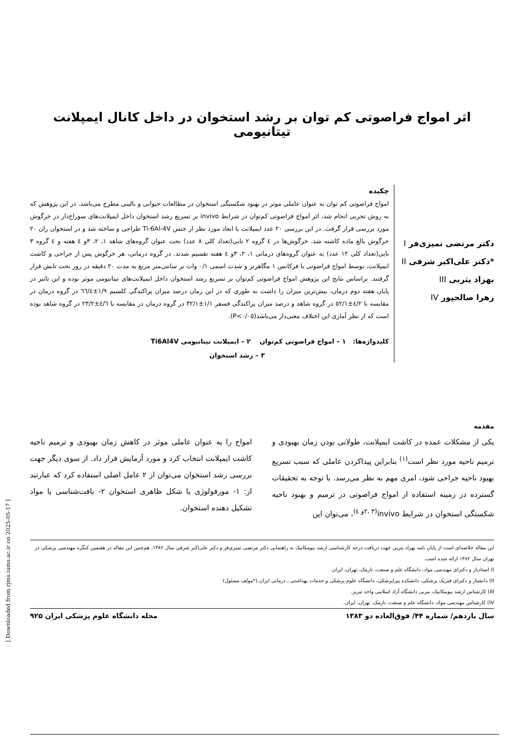اثر امواج فراصوتی کم توان بر رشد استخوان در داخل کانال ایمپلانت تیتانیومی
دکتر مرتضی تمیزی‌فر I
*دکتر علی‌اکبر شرفی II
بهزاد یثربی III
زهرا صالحپور IV
چکیده
امواج فراصوتی کم توان به عنوان عاملی موثر در بهبود شکستگی استخوان در مطالعات حیوانی و بالینی مطرح می‌باشد. در این پژوهش که به روش تجربی انجام شد، اثر امواج فراصوتی کم‌توان در شرایط invivo بر تسریع رشد استخوان داخل ایمپلانت‌های سوراخ‌دار در خرگوش مورد بررسی قرار گرفت. در این بررسی ۲۰ عدد ایمپلانت با ابعاد مورد نظر از جنس Ti-6Al-4V طراحی و ساخته شد و در استخوان ران ۲۰ خرگوش بالغ ماده کاشته شد. خرگوش‌ها در ٤ گروه ۲ تایی(تعداد کلی ۸ عدد) تحت عنوان گروه‌های شاهد ۱، ۲، ۳و ٤ هفته و ٤ گروه ۳ تایی(تعداد کلی ۱۲ عدد) به عنوان گروه‌های درمانی ۱، ۲، ۳و ٤ هفته تقسیم شدند. در گروه درمانی، هر خرگوش پس از جراحی و کاشت ایمپلانت، توسط امواج فراصوتی با فرکانس ۱ مگاهرتز و شدت اسمی ۰/۱ وات بر سانتی‌متر مربع به مدت ۲۰ دقیقه در روز تحت تابش قرار گرفتند. براساس نتایج این پژوهش امواج فراصوتی کم‌توان بر تسریع رشد استخوان داخل ایمپلانت‌های تیتانیومی موثر بوده و این تاثیر در پایان هفته دوم درمان، بیش‌ترین میزان را داشت به طوری که در این زمان درصد میزان پراکندگی کلسیم ۱/۹±٦٦/٤ در گروه درمان در مقایسه با ٤/۲±٥٢/۱ در گروه شاهد و درصد میزان پراکندگی فسفر ۱/۱±۳۲/۱ در گروه درمان در مقایسه با ٤/٦±۲۳/۲ در گروه شاهد بوده است که از نظر آماری این اختلاف معنی‌دار می‌باشد(P<۰/۰٥).
کلیدواژه‌ها: ۱ – امواج فراصوتی کم‌توان ۲ – ایمپلانت تیتانیومی Ti6Al4V
۳ – رشد استخوان
مقدمه
یکی از مشکلات عمده در کاشت ایمپلانت، طولانی بودن زمان بهبودی و ترمیم ناحیه مورد نظر است<sup>(۱)</sup> بنابراین پیداکردن عاملی که سبب تسریع بهبود ناحیه جراحی شود، امری مهم به نظر می‌رسد. با توجه به تحقیقات گسترده در زمینه استفاده از امواج فراصوتی در ترمیم و بهبود ناحیه شکستگی استخوان در شرایط invivo<sup>(۲، ۳و ٤)</sup>، می‌توان این
امواج را به عنوان عاملی موثر در کاهش زمان بهبودی و ترمیم ناحیه کاشت ایمپلانت انتخاب کرد و مورد آزمایش قرار داد. از سوی دیگر جهت بررسی رشد استخوان می‌توان از ۲ عامل اصلی استفاده کرد که عبارتند از: ۱- مورفولوژی یا شکل ظاهری استخوان ۲- بافت‌شناسی یا مواد تشکیل دهنده استخوان.
این مقاله خلاصه‌ای است از پایان نامه بهزاد یثربی جهت دریافت درجه کارشناسی ارشد بیومکانیک به راهنمایی دکتر مرتضی تمیزی‌فر و دکتر علی‌اکبر شرفی سال ۱۳۸۲. هم‌چنین این مقاله در هفتمین کنگره مهندسی پزشکی در تهران سال ۱۳۸۲ ارائه شده است.
I) استادیار و دکترای مهندسی مواد، دانشگاه علم و صنعت، نارمک، تهران، ایران.
II) دانشیار و دکترای فیزیک پزشکی، دانشکده پیراپزشکی، دانشگاه علوم پزشکی و خدمات بهداشتی ـ درمانی ایران.(*مولف مسئول)
III) کارشناس ارشد بیومکانیک، مربی دانشگاه آزاد اسلامی واحد تبریز.
IV) کارشناس مهندسی مواد، دانشگاه علم و صنعت، نارمک، تهران، ایران.
سال یازدهم/ شماره ۴۴/ فوق‌العاده دو ۱۳۸۳ مجله دانشگاه علوم پزشکی ایران ۹۲۵
[ Downloaded from rjms.iums.ac.ir on 2025-05-17 ]